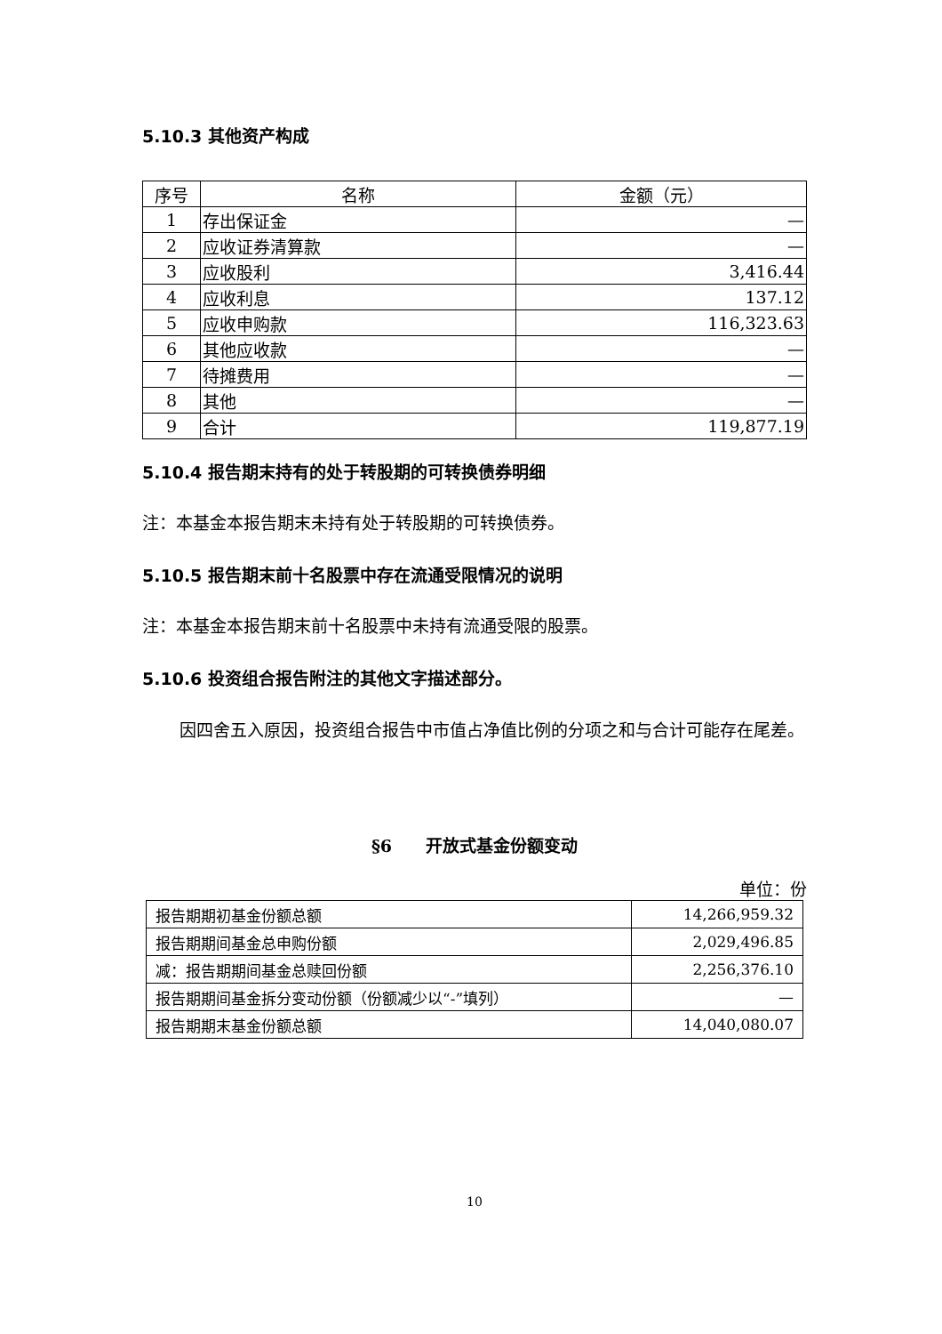5.10.3 其他资产构成
| 序号 | 名称 | 金额（元） |
| --- | --- | --- |
| 1 | 存出保证金 | — |
| 2 | 应收证券清算款 | — |
| 3 | 应收股利 | 3,416.44 |
| 4 | 应收利息 | 137.12 |
| 5 | 应收申购款 | 116,323.63 |
| 6 | 其他应收款 | — |
| 7 | 待摊费用 | — |
| 8 | 其他 | — |
| 9 | 合计 | 119,877.19 |
5.10.4 报告期末持有的处于转股期的可转换债券明细
注：本基金本报告期末未持有处于转股期的可转换债券。
5.10.5 报告期末前十名股票中存在流通受限情况的说明
注：本基金本报告期末前十名股票中未持有流通受限的股票。
5.10.6 投资组合报告附注的其他文字描述部分。
因四舍五入原因，投资组合报告中市值占净值比例的分项之和与合计可能存在尾差。
§6　　开放式基金份额变动
单位：份
| 报告期期初基金份额总额 | 14,266,959.32 |
| 报告期期间基金总申购份额 | 2,029,496.85 |
| 减：报告期期间基金总赎回份额 | 2,256,376.10 |
| 报告期期间基金拆分变动份额（份额减少以“-”填列） | — |
| 报告期期末基金份额总额 | 14,040,080.07 |
10